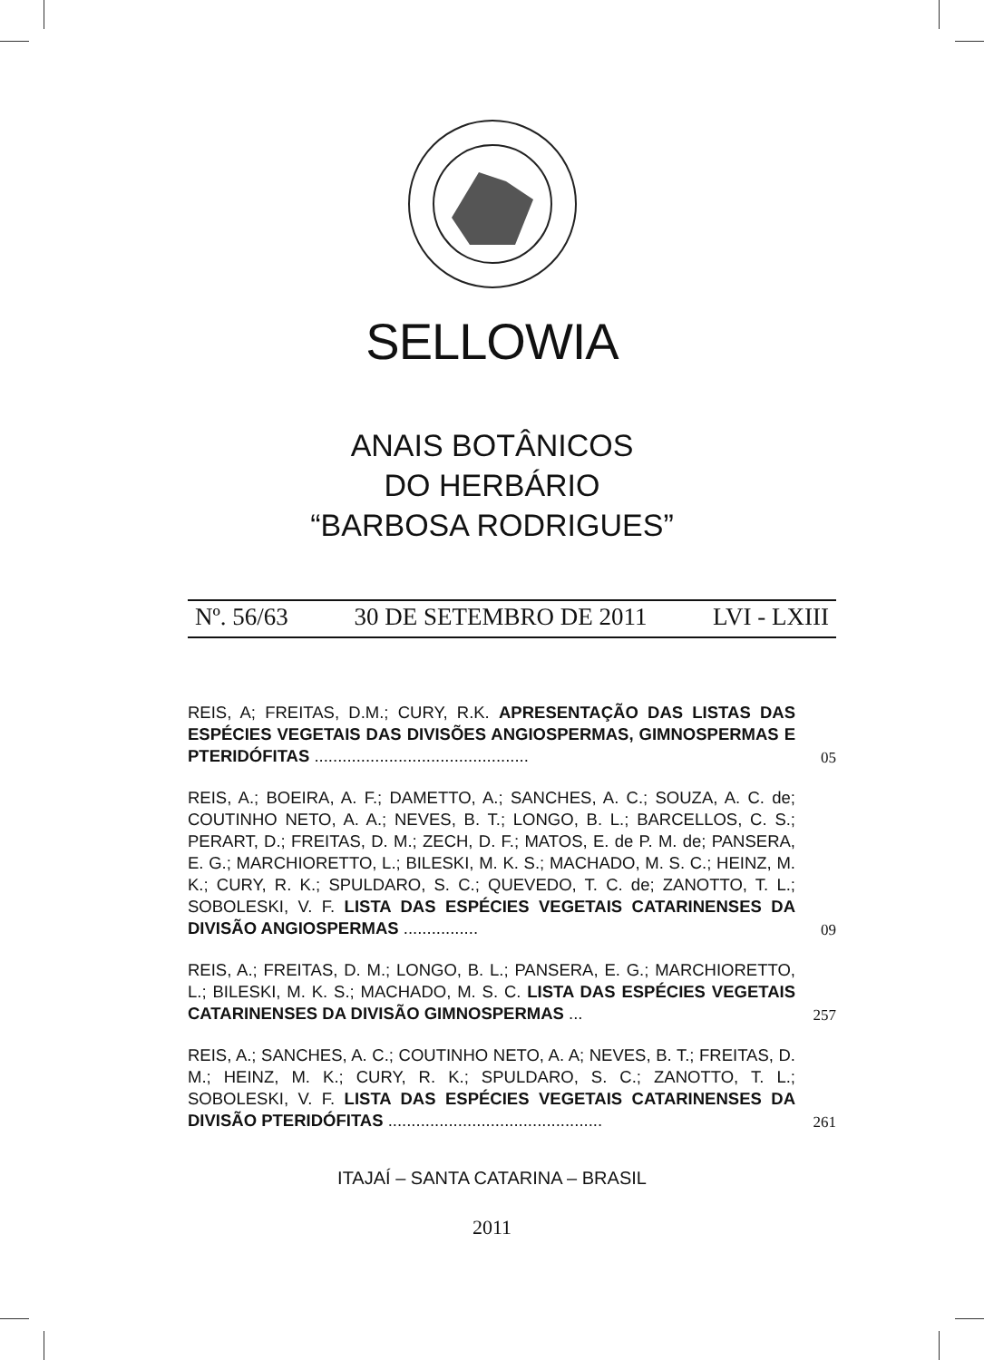SELLOWIA
ANAIS BOTÂNICOS
DO HERBÁRIO
“BARBOSA RODRIGUES”
Nº. 56/63 30 DE SETEMBRO DE 2011 LVI - LXIII
REIS, A; FREITAS, D.M.; CURY, R.K. APRESENTAÇÃO DAS LISTAS DAS ESPÉCIES VEGETAIS DAS DIVISÕES ANGIOSPERMAS, GIMNOSPERMAS E PTERIDÓFITAS ..............................................
05
REIS, A.; BOEIRA, A. F.; DAMETTO, A.; SANCHES, A. C.; SOUZA, A. C. de; COUTINHO NETO, A. A.; NEVES, B. T.; LONGO, B. L.; BARCELLOS, C. S.; PERART, D.; FREITAS, D. M.; ZECH, D. F.; MATOS, E. de P. M. de; PANSERA, E. G.; MARCHIORETTO, L.; BILESKI, M. K. S.; MACHADO, M. S. C.; HEINZ, M. K.; CURY, R. K.; SPULDARO, S. C.; QUEVEDO, T. C. de; ZANOTTO, T. L.; SOBOLESKI, V. F. LISTA DAS ESPÉCIES VEGETAIS CATARINENSES DA DIVISÃO ANGIOSPERMAS ................
09
REIS, A.; FREITAS, D. M.; LONGO, B. L.; PANSERA, E. G.; MARCHIORETTO, L.; BILESKI, M. K. S.; MACHADO, M. S. C. LISTA DAS ESPÉCIES VEGETAIS CATARINENSES DA DIVISÃO GIMNOSPERMAS ...
257
REIS, A.; SANCHES, A. C.; COUTINHO NETO, A. A; NEVES, B. T.; FREITAS, D. M.; HEINZ, M. K.; CURY, R. K.; SPULDARO, S. C.; ZANOTTO, T. L.; SOBOLESKI, V. F. LISTA DAS ESPÉCIES VEGETAIS CATARINENSES DA DIVISÃO PTERIDÓFITAS ..............................................
261
ITAJAÍ – SANTA CATARINA – BRASIL
2011